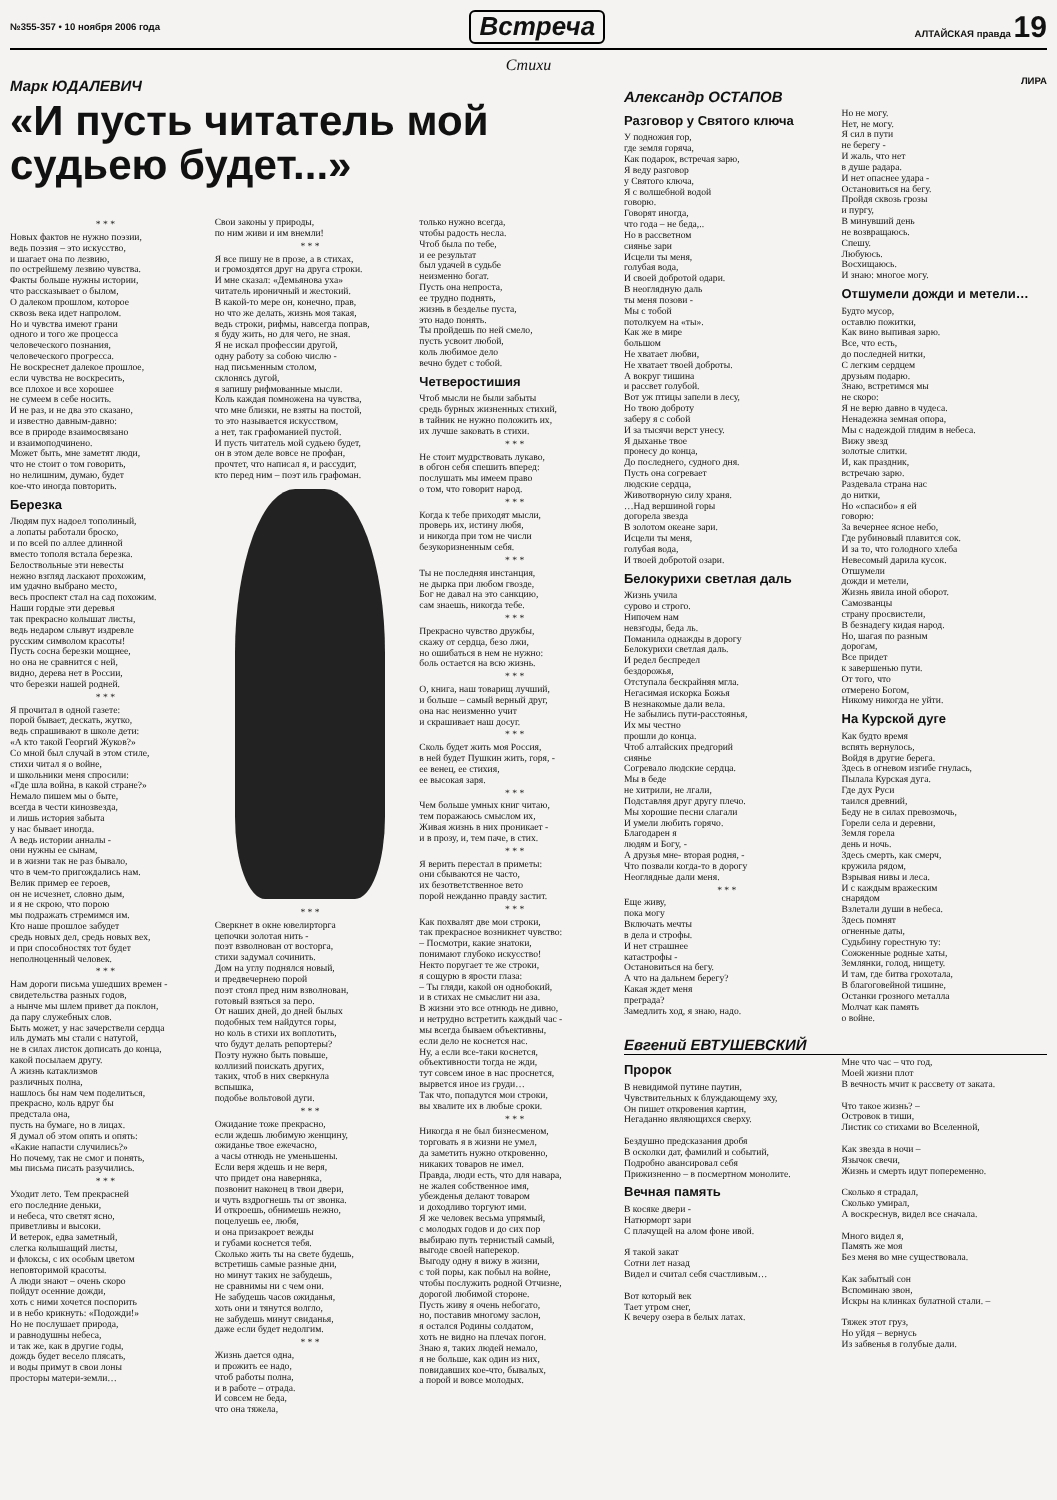№355-357 • 10 ноября 2006 года Встреча АЛТАЙСКАЯ правда 19
Стихи
Марк ЮДАЛЕВИЧ
«И пусть читатель мой судьею будет...»
* * *
Новых фактов не нужно поэзии, ведь поэзия – это искусство, и шагает она по лезвию, по острейшему лезвию чувства. Факты больше нужны истории, что рассказывает о былом, О далеком прошлом, которое сквозь века идет напролом. Но и чувства имеют грани одного и того же процесса человеческого познания, человеческого прогресса. Не воскреснет далекое прошлое, если чувства не воскресить, все плохое и все хорошее не сумеем в себе носить. И не раз, и не два это сказано, и известно давным-давно: все в природе взаимосвязано и взаимоподчинено. Может быть, мне заметят люди, что не стоит о том говорить, но нелишним, думаю, будет кое-что иногда повторить.
Березка
Людям пух надоел тополиный, а лопаты работали броско, и по всей по аллее длинной вместо тополя встала березка. Белоствольные эти невесты нежно взгляд ласкают прохожим, им удачно выбрано место, весь проспект стал на сад похожим. Наши гордые эти деревья так прекрасно колышат листы, ведь недаром слывут издревле русским символом красоты! Пусть сосна березки мощнее, но она не сравнится с ней, видно, дерева нет в России, что березки нашей родней.
* * *
Я прочитал в одной газете: порой бывает, дескать, жутко, ведь спрашивают в школе дети: «А кто такой Георгий Жуков?» Со мной был случай в этом стиле, стихи читал я о войне, и школьники меня спросили: «Где шла война, в какой стране?» Немало пишем мы о быте, всегда в чести кинозвезда, и лишь история забыта у нас бывает иногда. А ведь истории анналы - они нужны ее сынам, и в жизни так не раз бывало, что в чем-то пригождались нам. Велик пример ее героев, он не исчезнет, словно дым, и я не скрою, что порою мы подражать стремимся им. Кто наше прошлое забудет средь новых дел, средь новых вех, и при способностях тот будет неполноценный человек.
* * *
Нам дороги письма ушедших времен - свидетельства разных годов, а нынче мы шлем привет да поклон, да пару служебных слов. Быть может, у нас зачерствели сердца иль думать мы стали с натугой, не в силах листок дописать до конца, какой посылаем другу. А жизнь катаклизмов различных полна, нашлось бы нам чем поделиться, прекрасно, коль вдруг бы предстала она, пусть на бумаге, но в лицах. Я думал об этом опять и опять: «Какие напасти случились?» Но почему, так не смог и понять, мы письма писать разучились.
* * *
Уходит лето. Тем прекрасней его последние деньки, и небеса, что светят ясно, приветливы и высоки. И ветерок, едва заметный, слегка колышащий листы, и флоксы, с их особым цветом неповторимой красоты. А люди знают – очень скоро пойдут осенние дожди, хоть с ними хочется поспорить и в небо крикнуть: «Подожди!» Но не послушает природа, и равнодушны небеса, и так же, как в другие годы, дождь будет весело плясать, и воды примут в свои лоны просторы матери-земли…
Свои законы у природы, по ним живи и им внемли!
* * *
Я все пишу не в прозе, а в стихах, и громоздятся друг на друга строки. И мне сказал: «Демьянова уха» читатель ироничный и жестокий. В какой-то мере он, конечно, прав, но что же делать, жизнь моя такая, ведь строки, рифмы, навсегда поправ, я буду жить, но для чего, не зная. Я не искал профессии другой, одну работу за собою числю - над письменным столом, склонясь дугой, я запишу рифмованные мысли. Коль каждая помножена на чувства, что мне близки, не взяты на постой, то это называется искусством, а нет, так графоманией пустой. И пусть читатель мой судьею будет, он в этом деле вовсе не профан, прочтет, что написал я, и рассудит, кто перед ним – поэт иль графоман.
* * *
Сверкнет в окне ювелирторга цепочки золотая нить - поэт взволнован от восторга, стихи задумал сочинить. Дом на углу поднялся новый, и предвечернею порой поэт стоял пред ним взволнован, готовый взяться за перо. От наших дней, до дней былых подобных тем найдутся горы, но коль в стихи их воплотить, что будут делать репортеры? Поэту нужно быть повыше, коллизий поискать других, таких, чтоб в них сверкнула вспышка, подобье вольтовой дуги.
* * *
Ожидание тоже прекрасно, если ждешь любимую женщину, ожиданье твое ежечасно, а часы отнюдь не уменьшены. Если веря ждешь и не веря, что придет она наверняка, позвонит наконец в твои двери, и чуть вздрогнешь ты от звонка. И откроешь, обнимешь нежно, поцелуешь ее, любя, и она призакроет вежды и губами коснется тебя. Сколько жить ты на свете будешь, встретишь самые разные дни, но минут таких не забудешь, не сравнимы ни с чем они. Не забудешь часов ожиданья, хоть они и тянутся волгло, не забудешь минут свиданья, даже если будет недолгим.
* * *
Жизнь дается одна, и прожить ее надо, чтоб работы полна, и в работе – отрада. И совсем не беда, что она тяжела,
только нужно всегда, чтобы радость несла. Чтоб была по тебе, и ее результат был удачей в судьбе неизменно богат. Пусть она непроста, ее трудно поднять, жизнь в безделье пуста, это надо понять. Ты пройдешь по ней смело, пусть усвоит любой, коль любимое дело вечно будет с тобой.
Четверостишия
Чтоб мысли не были забыты средь бурных жизненных стихий, в тайник не нужно положить их, их лучше заковать в стихи.
* * *
Не стоит мудрствовать лукаво, в обгон себя спешить вперед: послушать мы имеем право о том, что говорит народ.
* * *
Когда к тебе приходят мысли, проверь их, истину любя, и никогда при том не числи безукоризненным себя.
* * *
Ты не последняя инстанция, не дырка при любом гвозде, Бог не давал на это санкцию, сам знаешь, никогда тебе.
* * *
Прекрасно чувство дружбы, скажу от сердца, безо лжи, но ошибаться в нем не нужно: боль остается на всю жизнь.
* * *
О, книга, наш товарищ лучший, и больше – самый верный друг, она нас неизменно учит и скрашивает наш досуг.
* * *
Сколь будет жить моя Россия, в ней будет Пушкин жить, горя, - ее венец, ее стихия, ее высокая заря.
* * *
Чем больше умных книг читаю, тем поражаюсь смыслом их, Живая жизнь в них проникает - и в прозу, и, тем паче, в стих.
* * *
Я верить перестал в приметы: они сбываются не часто, их безответственное вето порой нежданно правду застит.
* * *
Как похвалят две мои строки, так прекрасное возникнет чувство: – Посмотри, какие знатоки, понимают глубоко искусство! Некто поругает те же строки, я сощурю в ярости глаза: – Ты гляди, какой он однобокий, и в стихах не смыслит ни аза. В жизни это все отнюдь не дивно, и нетрудно встретить каждый час - мы всегда бываем объективны, если дело не коснется нас. Ну, а если все-таки коснется, объективности тогда не жди, тут совсем иное в нас проснется, вырвется иное из груди… Так что, попадутся мои строки, вы хвалите их в любые сроки.
* * *
Никогда я не был бизнесменом, торговать я в жизни не умел, да заметить нужно откровенно, никаких товаров не имел. Правда, люди есть, что для навара, не жалея собственное имя, убежденья делают товаром и доходливо торгуют ими. Я же человек весьма упрямый, с молодых годов и до сих пор выбираю путь тернистый самый, выгоде своей наперекор. Выгоду одну я вижу в жизни, с той поры, как побыл на войне, чтобы послужить родной Отчизне, дорогой любимой стороне. Пусть живу я очень небогато, но, поставив многому заслон, я остался Родины солдатом, хоть не видно на плечах погон. Знаю я, таких людей немало, я не больше, как один из них, повидавших кое-что, бывалых, а порой и вовсе молодых.
ЛИРА
Александр ОСТАПОВ
Разговор у Святого ключа
У подножия гор, где земля горяча, Как подарок, встречая зарю, Я веду разговор у Святого ключа, Я с волшебной водой говорю. Говорят иногда, что года – не беда,.. Но в рассветном сиянье зари Исцели ты меня, голубая вода, И своей добротой одари. В неоглядную даль ты меня позови - Мы с тобой потолкуем на «ты». Как же в мире большом Не хватает любви, Не хватает твоей доброты. А вокруг тишина и рассвет голубой. Вот уж птицы запели в лесу, Но твою доброту заберу я с собой И за тысячи верст унесу. Я дыханье твое пронесу до конца, До последнего, судного дня. Пусть она согревает людские сердца, Животворную силу храня. …Над вершиной горы догорела звезда В золотом океане зари. Исцели ты меня, голубая вода, И твоей добротой озари.
Белокурихи светлая даль
Жизнь учила сурово и строго. Нипочем нам невзгоды, беда ль. Поманила однажды в дорогу Белокурихи светлая даль. И редел беспредел бездорожья, Отступала бескрайняя мгла. Негасимая искорка Божья В незнакомые дали вела. Не забылись пути-расстоянья, Их мы честно прошли до конца. Чтоб алтайских предгорий сиянье Согревало людские сердца. Мы в беде не хитрили, не лгали, Подставляя друг другу плечо. Мы хорошие песни слагали И умели любить горячо. Благодарен я людям и Богу, - А друзья мне- вторая родня, - Что позвали когда-то в дорогу Неоглядные дали меня.
* * *
Еще живу, пока могу Включать мечты в дела и строфы. И нет страшнее катастрофы - Остановиться на бегу. А что на дальнем берегу? Какая ждет меня преграда? Замедлить ход, я знаю, надо.
Но не могу. Нет, не могу. Я сил в пути не берегу - И жаль, что нет в душе радара. И нет опаснее удара - Остановиться на бегу. Пройдя сквозь грозы и пургу, В минувший день не возвращаюсь. Спешу. Любуюсь. Восхищаюсь. И знаю: многое могу.
Отшумели дожди и метели…
Будто мусор, оставлю пожитки, Как вино выпивая зарю. Все, что есть, до последней нитки, С легким сердцем друзьям подарю. Знаю, встретимся мы не скоро: Я не верю давно в чудеса. Ненадежна земная опора, Мы с надеждой глядим в небеса. Вижу звезд золотые слитки. И, как праздник, встречаю зарю. Раздевала страна нас до нитки, Но «спасибо» я ей говорю: За вечернее ясное небо, Где рубиновый плавится сок. И за то, что голодного хлеба Невесомый дарила кусок. Отшумели дожди и метели, Жизнь явила иной оборот. Самозванцы страну просвистели, В безнадегу кидая народ. Но, шагая по разным дорогам, Все придет к завершенью пути. От того, что отмерено Богом, Никому никогда не уйти.
На Курской дуге
Как будто время вспять вернулось, Войдя в другие берега. Здесь в огневом изгибе гнулась, Пылала Курская дуга. Где дух Руси таился древний, Беду не в силах превозмочь, Горели села и деревни, Земля горела день и ночь. Здесь смерть, как смерч, кружила рядом, Взрывая нивы и леса. И с каждым вражеским снарядом Взлетали души в небеса. Здесь помнят огненные даты, Судьбину горестную ту: Сожженные родные хаты, Землянки, голод, нищету. И там, где битва грохотала, В благоговейной тишине, Останки грозного металла Молчат как память о войне.
Евгений ЕВТУШЕВСКИЙ
Пророк
В невидимой путине паутин, Чувствительных к блуждающему эху, Он пишет откровения картин, Негаданно являющихся сверху. Бездушно предсказания дробя В осколки дат, фамилий и событий, Подробно авансировал себя Прижизненно – в посмертном монолите.
Вечная память
В косяке двери - Натюрморт зари С плачущей на алом фоне ивой. Я такой закат Сотни лет назад Видел и считал себя счастливым… Вот который век Тает утром снег, К вечеру озера в белых латах.
Мне что час – что год, Моей жизни плот В вечность мчит к рассвету от заката. Что такое жизнь? – Островок в тиши, Листик со стихами во Вселенной, Как звезда в ночи – Язычок свечи, Жизнь и смерть идут попеременно. Сколько я страдал, Сколько умирал, А воскреснув, видел все сначала. Много видел я, Память же моя Без меня во мне существовала. Как забытый сон Вспоминаю звон, Искры на клинках булатной стали. – Тяжек этот груз, Но уйдя – вернусь Из забвенья в голубые дали.